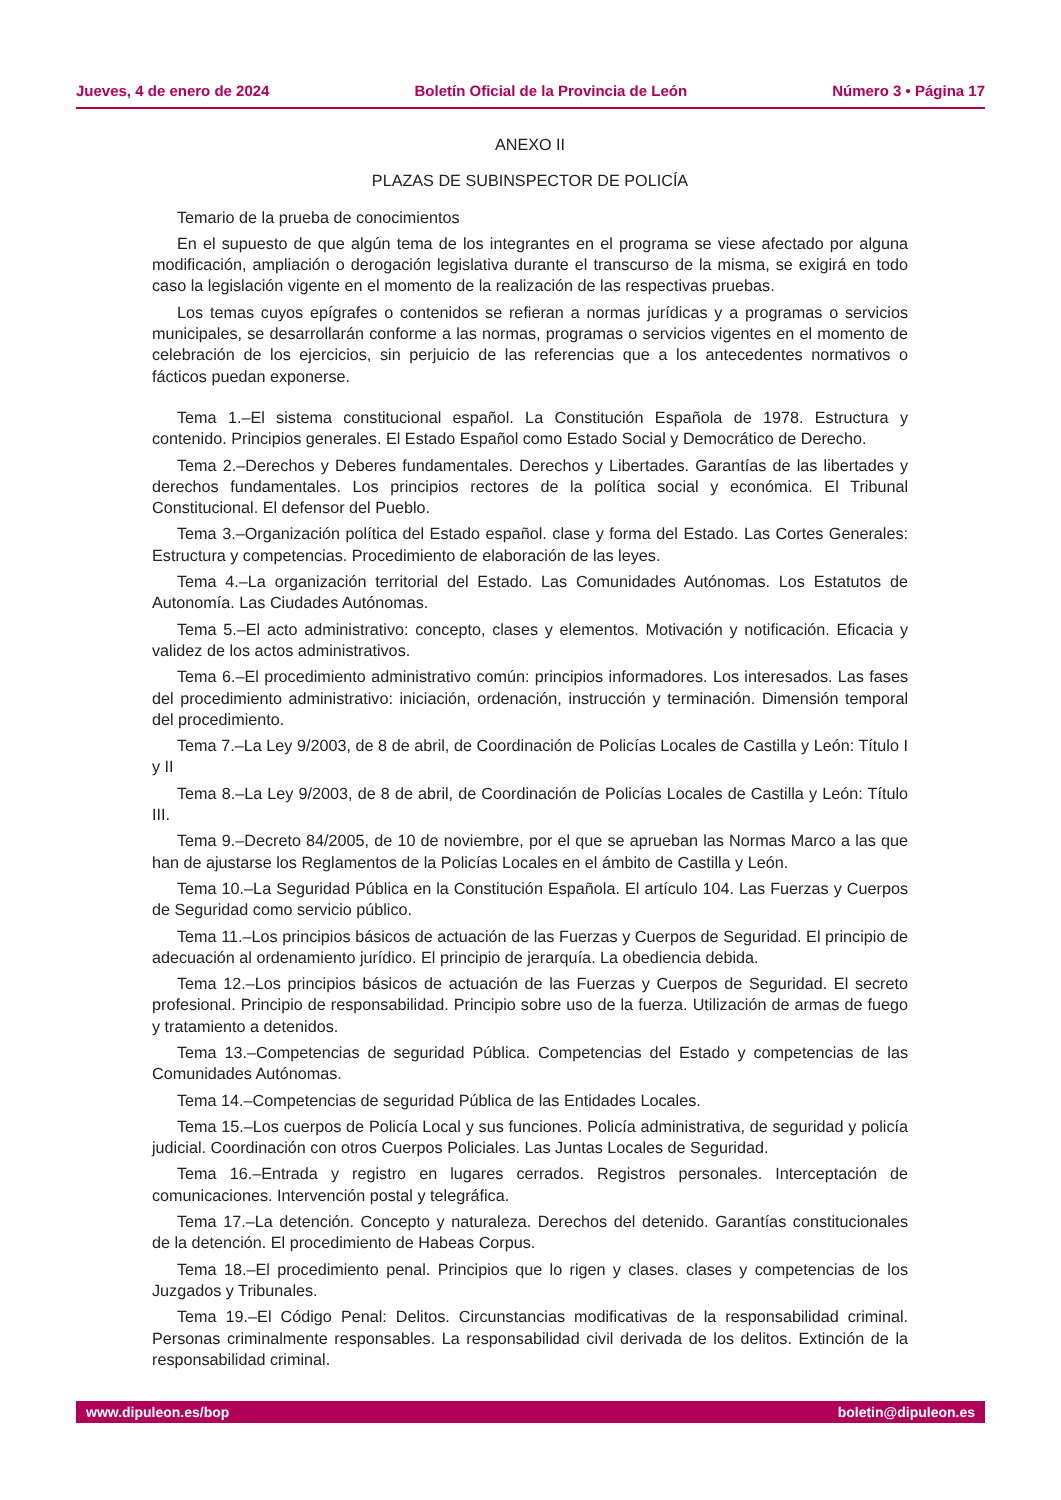Jueves, 4 de enero de 2024 Boletín Oficial de la Provincia de León Número 3 • Página 17
ANEXO II
PLAZAS DE SUBINSPECTOR DE POLICÍA
Temario de la prueba de conocimientos
En el supuesto de que algún tema de los integrantes en el programa se viese afectado por alguna modificación, ampliación o derogación legislativa durante el transcurso de la misma, se exigirá en todo caso la legislación vigente en el momento de la realización de las respectivas pruebas.
Los temas cuyos epígrafes o contenidos se refieran a normas jurídicas y a programas o servicios municipales, se desarrollarán conforme a las normas, programas o servicios vigentes en el momento de celebración de los ejercicios, sin perjuicio de las referencias que a los antecedentes normativos o fácticos puedan exponerse.
Tema 1.–El sistema constitucional español. La Constitución Española de 1978. Estructura y contenido. Principios generales. El Estado Español como Estado Social y Democrático de Derecho.
Tema 2.–Derechos y Deberes fundamentales. Derechos y Libertades. Garantías de las libertades y derechos fundamentales. Los principios rectores de la política social y económica. El Tribunal Constitucional. El defensor del Pueblo.
Tema 3.–Organización política del Estado español. clase y forma del Estado. Las Cortes Generales: Estructura y competencias. Procedimiento de elaboración de las leyes.
Tema 4.–La organización territorial del Estado. Las Comunidades Autónomas. Los Estatutos de Autonomía. Las Ciudades Autónomas.
Tema 5.–El acto administrativo: concepto, clases y elementos. Motivación y notificación. Eficacia y validez de los actos administrativos.
Tema 6.–El procedimiento administrativo común: principios informadores. Los interesados. Las fases del procedimiento administrativo: iniciación, ordenación, instrucción y terminación. Dimensión temporal del procedimiento.
Tema 7.–La Ley 9/2003, de 8 de abril, de Coordinación de Policías Locales de Castilla y León: Título I y II
Tema 8.–La Ley 9/2003, de 8 de abril, de Coordinación de Policías Locales de Castilla y León: Título III.
Tema 9.–Decreto 84/2005, de 10 de noviembre, por el que se aprueban las Normas Marco a las que han de ajustarse los Reglamentos de la Policías Locales en el ámbito de Castilla y León.
Tema 10.–La Seguridad Pública en la Constitución Española. El artículo 104. Las Fuerzas y Cuerpos de Seguridad como servicio público.
Tema 11.–Los principios básicos de actuación de las Fuerzas y Cuerpos de Seguridad. El principio de adecuación al ordenamiento jurídico. El principio de jerarquía. La obediencia debida.
Tema 12.–Los principios básicos de actuación de las Fuerzas y Cuerpos de Seguridad. El secreto profesional. Principio de responsabilidad. Principio sobre uso de la fuerza. Utilización de armas de fuego y tratamiento a detenidos.
Tema 13.–Competencias de seguridad Pública. Competencias del Estado y competencias de las Comunidades Autónomas.
Tema 14.–Competencias de seguridad Pública de las Entidades Locales.
Tema 15.–Los cuerpos de Policía Local y sus funciones. Policía administrativa, de seguridad y policía judicial. Coordinación con otros Cuerpos Policiales. Las Juntas Locales de Seguridad.
Tema 16.–Entrada y registro en lugares cerrados. Registros personales. Interceptación de comunicaciones. Intervención postal y telegráfica.
Tema 17.–La detención. Concepto y naturaleza. Derechos del detenido. Garantías constitucionales de la detención. El procedimiento de Habeas Corpus.
Tema 18.–El procedimiento penal. Principios que lo rigen y clases. clases y competencias de los Juzgados y Tribunales.
Tema 19.–El Código Penal: Delitos. Circunstancias modificativas de la responsabilidad criminal. Personas criminalmente responsables. La responsabilidad civil derivada de los delitos. Extinción de la responsabilidad criminal.
www.dipuleon.es/bop boletin@dipuleon.es